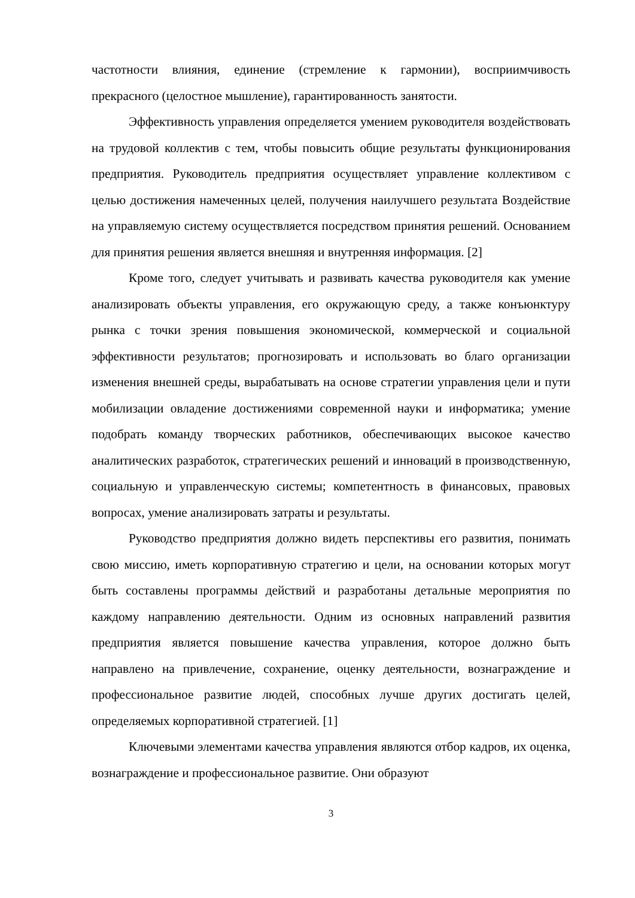частотности влияния, единение (стремление к гармонии), восприимчивость прекрасного (целостное мышление), гарантированность занятости.
Эффективность управления определяется умением руководителя воздействовать на трудовой коллектив с тем, чтобы повысить общие результаты функционирования предприятия. Руководитель предприятия осуществляет управление коллективом с целью достижения намеченных целей, получения наилучшего результата Воздействие на управляемую систему осуществляется посредством принятия решений. Основанием для принятия решения является внешняя и внутренняя информация. [2]
Кроме того, следует учитывать и развивать качества руководителя как умение анализировать объекты управления, его окружающую среду, а также конъюнктуру рынка с точки зрения повышения экономической, коммерческой и социальной эффективности результатов; прогнозировать и использовать во благо организации изменения внешней среды, вырабатывать на основе стратегии управления цели и пути мобилизации овладение достижениями современной науки и информатика; умение подобрать команду творческих работников, обеспечивающих высокое качество аналитических разработок, стратегических решений и инноваций в производственную, социальную и управленческую системы; компетентность в финансовых, правовых вопросах, умение анализировать затраты и результаты.
Руководство предприятия должно видеть перспективы его развития, понимать свою миссию, иметь корпоративную стратегию и цели, на основании которых могут быть составлены программы действий и разработаны детальные мероприятия по каждому направлению деятельности. Одним из основных направлений развития предприятия является повышение качества управления, которое должно быть направлено на привлечение, сохранение, оценку деятельности, вознаграждение и профессиональное развитие людей, способных лучше других достигать целей, определяемых корпоративной стратегией. [1]
Ключевыми элементами качества управления являются отбор кадров, их оценка, вознаграждение и профессиональное развитие. Они образуют
3